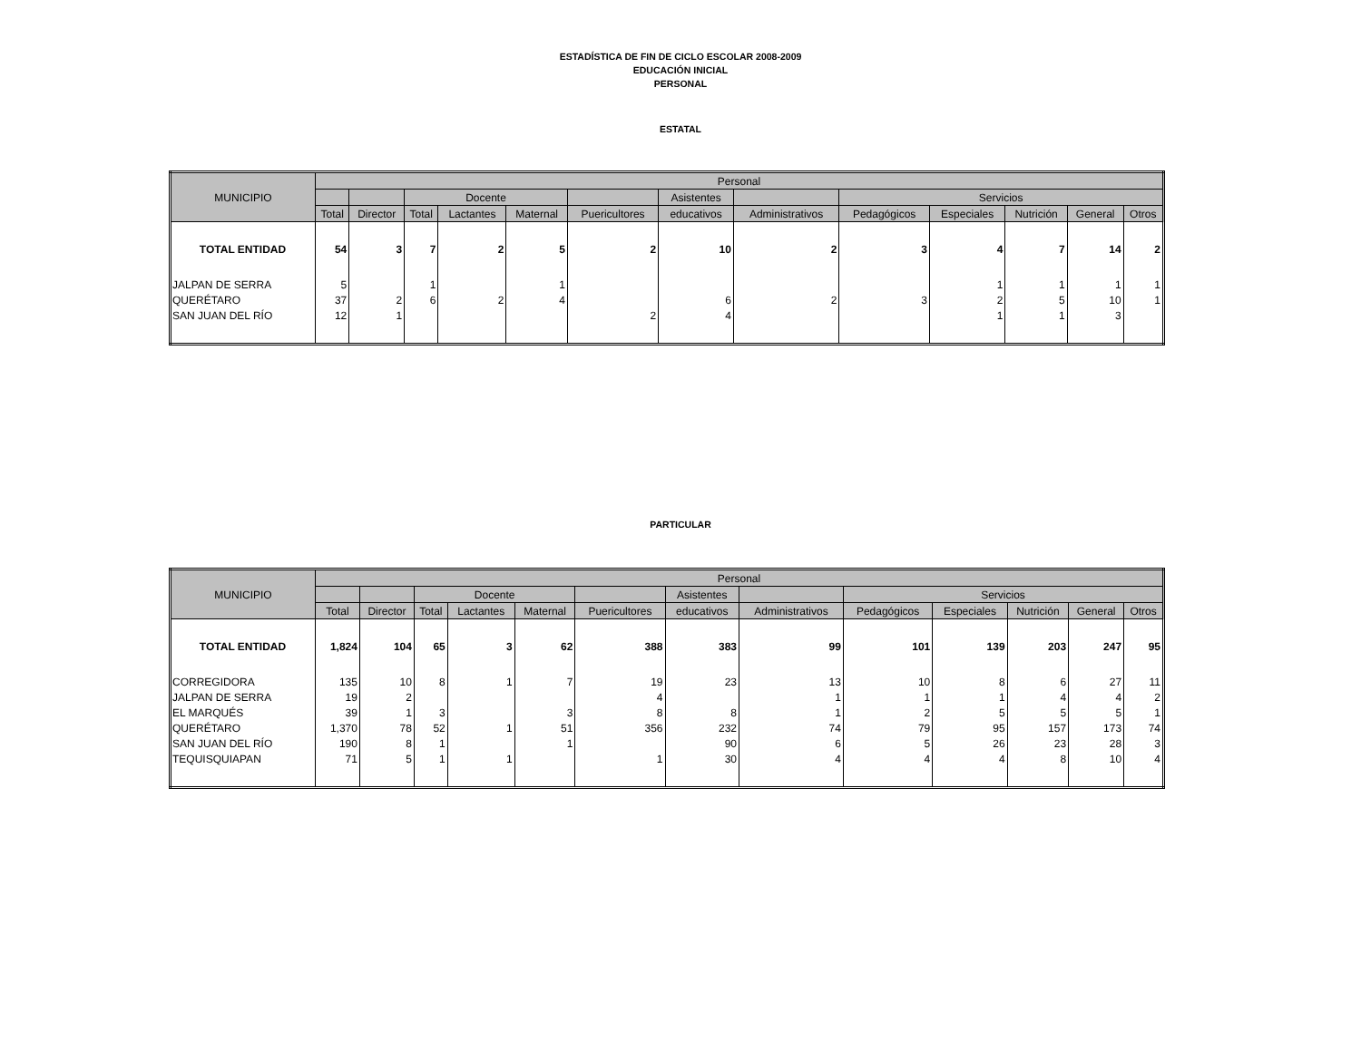ESTADÍSTICA DE FIN DE CICLO ESCOLAR 2008-2009
EDUCACIÓN INICIAL
PERSONAL
ESTATAL
| MUNICIPIO | Personal | | | | | | | | | | | | |
| --- | --- | --- | --- | --- | --- | --- | --- | --- | --- | --- | --- | --- | --- |
| | | | Docente | | | | Asistentes | | Servicios | | | | |
| | Total | Director | Total | Lactantes | Maternal | Puericultores | educativos | Administrativos | Pedagógicos | Especiales | Nutrición | General | Otros |
| TOTAL ENTIDAD | 54 | 3 | 7 | 2 | 5 | 2 | 10 | 2 | 3 | 4 | 7 | 14 | 2 |
| JALPAN DE SERRA | 5 | | 1 | | 1 | | | | | 1 | 1 | 1 | 1 |
| QUERÉTARO | 37 | 2 | 6 | 2 | 4 | | 6 | 2 | 3 | 2 | 5 | 10 | 1 |
| SAN JUAN DEL RÍO | 12 | 1 | | | | 2 | 4 | | | 1 | 1 | 3 | |
PARTICULAR
| MUNICIPIO | Personal | | | | | | | | | | | | |
| --- | --- | --- | --- | --- | --- | --- | --- | --- | --- | --- | --- | --- | --- |
| | | | Docente | | | | Asistentes | | Servicios | | | | |
| | Total | Director | Total | Lactantes | Maternal | Puericultores | educativos | Administrativos | Pedagógicos | Especiales | Nutrición | General | Otros |
| TOTAL ENTIDAD | 1,824 | 104 | 65 | 3 | 62 | 388 | 383 | 99 | 101 | 139 | 203 | 247 | 95 |
| CORREGIDORA | 135 | 10 | 8 | 1 | 7 | 19 | 23 | 13 | 10 | 8 | 6 | 27 | 11 |
| JALPAN DE SERRA | 19 | 2 | | | | 4 | | 1 | 1 | 1 | 4 | 4 | 2 |
| EL MARQUÉS | 39 | 1 | 3 | | 3 | 8 | 8 | 1 | 2 | 5 | 5 | 5 | 1 |
| QUERÉTARO | 1,370 | 78 | 52 | 1 | 51 | 356 | 232 | 74 | 79 | 95 | 157 | 173 | 74 |
| SAN JUAN DEL RÍO | 190 | 8 | 1 | | 1 | | 90 | 6 | 5 | 26 | 23 | 28 | 3 |
| TEQUISQUIAPAN | 71 | 5 | 1 | 1 | | 1 | 30 | 4 | 4 | 4 | 8 | 10 | 4 |